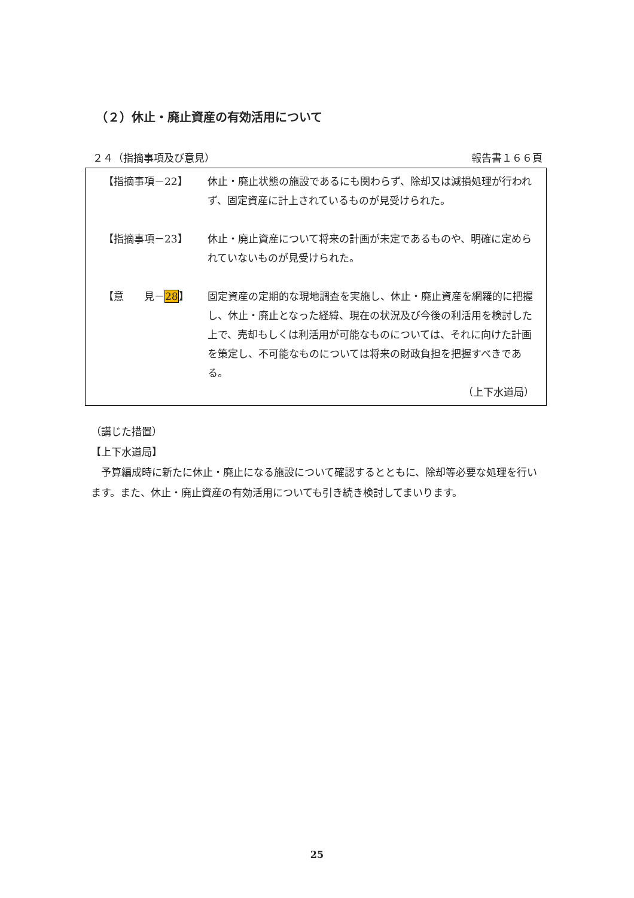（２）休止・廃止資産の有効活用について
２４（指摘事項及び意見） 報告書１６６頁
【指摘事項－22】 休止・廃止状態の施設であるにも関わらず、除却又は減損処理が行われず、固定資産に計上されているものが見受けられた。
【指摘事項－23】 休止・廃止資産について将来の計画が未定であるものや、明確に定められていないものが見受けられた。
【意　　見－28】 固定資産の定期的な現地調査を実施し、休止・廃止資産を網羅的に把握し、休止・廃止となった経緯、現在の状況及び今後の利活用を検討した上で、売却もしくは利活用が可能なものについては、それに向けた計画を策定し、不可能なものについては将来の財政負担を把握すべきである。
（上下水道局）
（講じた措置）
【上下水道局】
　予算編成時に新たに休止・廃止になる施設について確認するとともに、除却等必要な処理を行います。また、休止・廃止資産の有効活用についても引き続き検討してまいります。
25